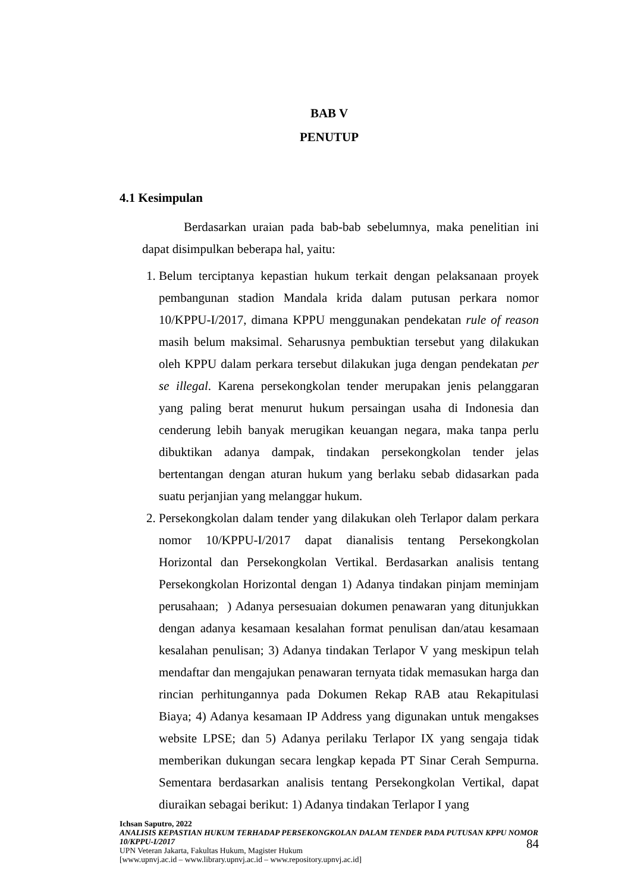BAB V
PENUTUP
4.1 Kesimpulan
Berdasarkan uraian pada bab-bab sebelumnya, maka penelitian ini dapat disimpulkan beberapa hal, yaitu:
1. Belum terciptanya kepastian hukum terkait dengan pelaksanaan proyek pembangunan stadion Mandala krida dalam putusan perkara nomor 10/KPPU-I/2017, dimana KPPU menggunakan pendekatan rule of reason masih belum maksimal. Seharusnya pembuktian tersebut yang dilakukan oleh KPPU dalam perkara tersebut dilakukan juga dengan pendekatan per se illegal. Karena persekongkolan tender merupakan jenis pelanggaran yang paling berat menurut hukum persaingan usaha di Indonesia dan cenderung lebih banyak merugikan keuangan negara, maka tanpa perlu dibuktikan adanya dampak, tindakan persekongkolan tender jelas bertentangan dengan aturan hukum yang berlaku sebab didasarkan pada suatu perjanjian yang melanggar hukum.
2. Persekongkolan dalam tender yang dilakukan oleh Terlapor dalam perkara nomor 10/KPPU-I/2017 dapat dianalisis tentang Persekongkolan Horizontal dan Persekongkolan Vertikal. Berdasarkan analisis tentang Persekongkolan Horizontal dengan 1) Adanya tindakan pinjam meminjam perusahaan; ) Adanya persesuaian dokumen penawaran yang ditunjukkan dengan adanya kesamaan kesalahan format penulisan dan/atau kesamaan kesalahan penulisan; 3) Adanya tindakan Terlapor V yang meskipun telah mendaftar dan mengajukan penawaran ternyata tidak memasukan harga dan rincian perhitungannya pada Dokumen Rekap RAB atau Rekapitulasi Biaya; 4) Adanya kesamaan IP Address yang digunakan untuk mengakses website LPSE; dan 5) Adanya perilaku Terlapor IX yang sengaja tidak memberikan dukungan secara lengkap kepada PT Sinar Cerah Sempurna. Sementara berdasarkan analisis tentang Persekongkolan Vertikal, dapat diuraikan sebagai berikut: 1) Adanya tindakan Terlapor I yang
Ichsan Saputro, 2022
ANALISIS KEPASTIAN HUKUM TERHADAP PERSEKONGKOLAN DALAM TENDER PADA PUTUSAN KPPU NOMOR 10/KPPU-I/2017
UPN Veteran Jakarta, Fakultas Hukum, Magister Hukum
[www.upnvj.ac.id – www.library.upnvj.ac.id – www.repository.upnvj.ac.id]
84